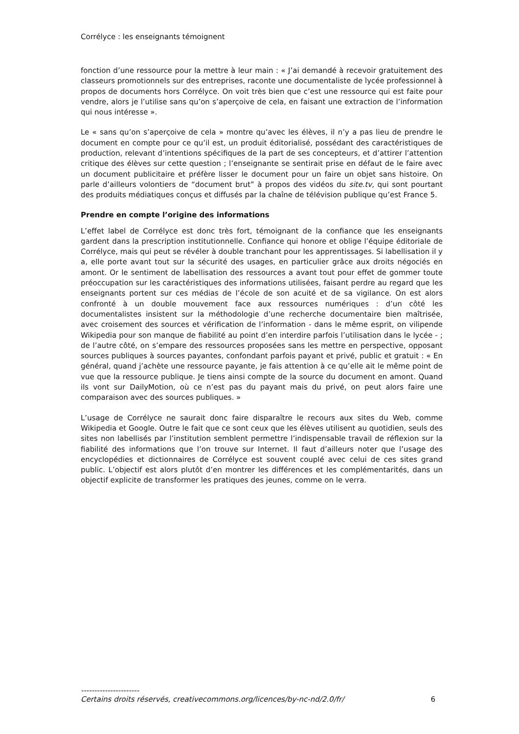Corrélyce : les enseignants témoignent
fonction d’une ressource pour la mettre à leur main : « J’ai demandé à recevoir gratuitement des classeurs promotionnels sur des entreprises, raconte une documentaliste de lycée professionnel à propos de documents hors Corrélyce. On voit très bien que c’est une ressource qui est faite pour vendre, alors je l’utilise sans qu’on s’aperçoive de cela, en faisant une extraction de l’information qui nous intéresse ».
Le « sans qu’on s’aperçoive de cela » montre qu’avec les élèves, il n’y a pas lieu de prendre le document en compte pour ce qu’il est, un produit éditorialisé, possédant des caractéristiques de production, relevant d’intentions spécifiques de la part de ses concepteurs, et d’attirer l’attention critique des élèves sur cette question ; l’enseignante se sentirait prise en défaut de le faire avec un document publicitaire et préfère lisser le document pour un faire un objet sans histoire. On parle d’ailleurs volontiers de “document brut” à propos des vidéos du site.tv, qui sont pourtant des produits médiatiques conçus et diffusés par la chaîne de télévision publique qu’est France 5.
Prendre en compte l’origine des informations
L’effet label de Corrélyce est donc très fort, témoignant de la confiance que les enseignants gardent dans la prescription institutionnelle. Confiance qui honore et oblige l’équipe éditoriale de Corrélyce, mais qui peut se révéler à double tranchant pour les apprentissages. Si labellisation il y a, elle porte avant tout sur la sécurité des usages, en particulier grâce aux droits négociés en amont. Or le sentiment de labellisation des ressources a avant tout pour effet de gommer toute préoccupation sur les caractéristiques des informations utilisées, faisant perdre au regard que les enseignants portent sur ces médias de l’école de son acuité et de sa vigilance. On est alors confronté à un double mouvement face aux ressources numériques : d’un côté les documentalistes insistent sur la méthodologie d’une recherche documentaire bien maîtrisée, avec croisement des sources et vérification de l’information - dans le même esprit, on vilipende Wikipedia pour son manque de fiabilité au point d’en interdire parfois l’utilisation dans le lycée - ; de l’autre côté, on s’empare des ressources proposées sans les mettre en perspective, opposant sources publiques à sources payantes, confondant parfois payant et privé, public et gratuit : « En général, quand j’achète une ressource payante, je fais attention à ce qu’elle ait le même point de vue que la ressource publique. Je tiens ainsi compte de la source du document en amont. Quand ils vont sur DailyMotion, où ce n’est pas du payant mais du privé, on peut alors faire une comparaison avec des sources publiques. »
L’usage de Corrélyce ne saurait donc faire disparaître le recours aux sites du Web, comme Wikipedia et Google. Outre le fait que ce sont ceux que les élèves utilisent au quotidien, seuls des sites non labellisés par l’institution semblent permettre l’indispensable travail de réflexion sur la fiabilité des informations que l’on trouve sur Internet. Il faut d’ailleurs noter que l’usage des encyclopédies et dictionnaires de Corrélyce est souvent couplé avec celui de ces sites grand public. L’objectif est alors plutôt d’en montrer les différences et les complémentarités, dans un objectif explicite de transformer les pratiques des jeunes, comme on le verra.
----------------------
Certains droits réservés, creativecommons.org/licences/by-nc-nd/2.0/fr/ 6